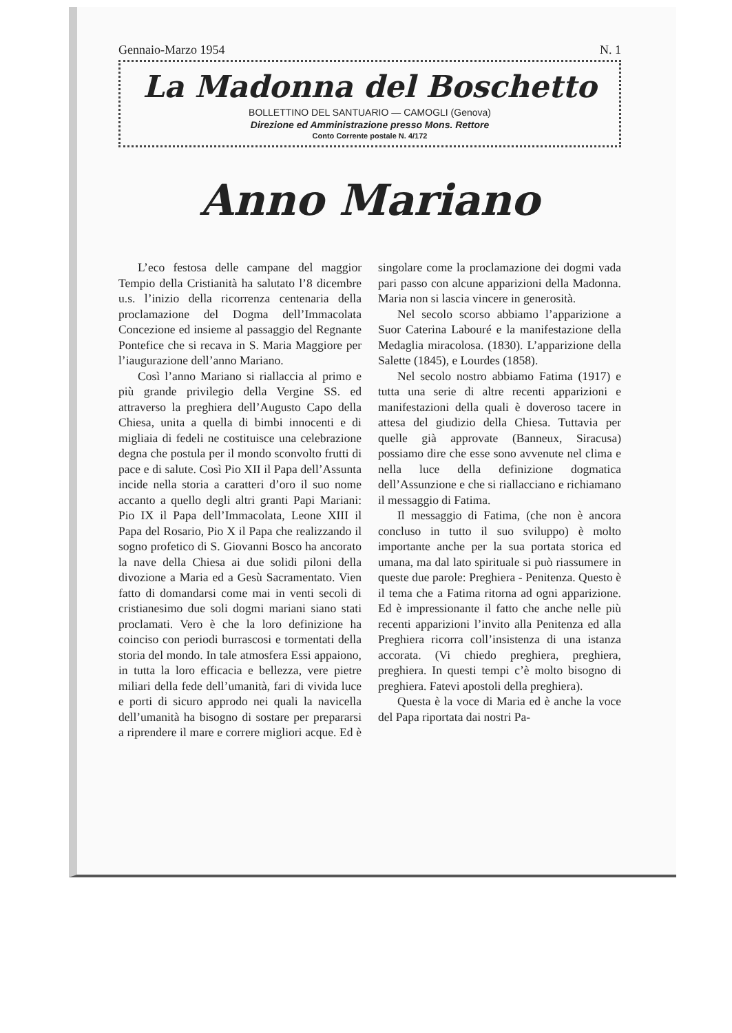Gennaio-Marzo 1954 N. 1
La Madonna del Boschetto
BOLLETTINO DEL SANTUARIO — CAMOGLI (Genova)
Direzione ed Amministrazione presso Mons. Rettore
Conto Corrente postale N. 4/172
Anno Mariano
L’eco festosa delle campane del maggior Tempio della Cristianità ha salutato l’8 dicembre u.s. l’inizio della ricorrenza centenaria della proclamazione del Dogma dell’Immacolata Concezione ed insieme al passaggio del Regnante Pontefice che si recava in S. Maria Maggiore per l’iaugurazione dell’anno Mariano.
Così l’anno Mariano si riallaccia al primo e più grande privilegio della Vergine SS. ed attraverso la preghiera dell’Augusto Capo della Chiesa, unita a quella di bimbi innocenti e di migliaia di fedeli ne costituisce una celebrazione degna che postula per il mondo sconvolto frutti di pace e di salute. Così Pio XII il Papa dell’Assunta incide nella storia a caratteri d’oro il suo nome accanto a quello degli altri granti Papi Mariani: Pio IX il Papa dell’Immacolata, Leone XIII il Papa del Rosario, Pio X il Papa che realizzando il sogno profetico di S. Giovanni Bosco ha ancorato la nave della Chiesa ai due solidi piloni della divozione a Maria ed a Gesù Sacramentato. Vien fatto di domandarsi come mai in venti secoli di cristianesimo due soli dogmi mariani siano stati proclamati. Vero è che la loro definizione ha coinciso con periodi burrascosi e tormentati della storia del mondo. In tale atmosfera Essi appaiono, in tutta la loro efficacia e bellezza, vere pietre miliari della fede dell’umanità, fari di vivida luce e porti di sicuro approdo nei quali la navicella dell’umanità ha bisogno di sostare per prepararsi a riprendere il mare e correre migliori acque. Ed è singolare come la proclamazione dei dogmi vada pari passo con alcune apparizioni della Madonna. Maria non si lascia vincere in generosità.
Nel secolo scorso abbiamo l’apparizione a Suor Caterina Labouré e la manifestazione della Medaglia miracolosa. (1830). L’apparizione della Salette (1845), e Lourdes (1858).
Nel secolo nostro abbiamo Fatima (1917) e tutta una serie di altre recenti apparizioni e manifestazioni della quali è doveroso tacere in attesa del giudizio della Chiesa. Tuttavia per quelle già approvate (Banneux, Siracusa) possiamo dire che esse sono avvenute nel clima e nella luce della definizione dogmatica dell’Assunzione e che si riallacciano e richiamano il messaggio di Fatima.
Il messaggio di Fatima, (che non è ancora concluso in tutto il suo sviluppo) è molto importante anche per la sua portata storica ed umana, ma dal lato spirituale si può riassumere in queste due parole: Preghiera - Penitenza. Questo è il tema che a Fatima ritorna ad ogni apparizione. Ed è impressionante il fatto che anche nelle più recenti apparizioni l’invito alla Penitenza ed alla Preghiera ricorra coll’insistenza di una istanza accorata. (Vi chiedo preghiera, preghiera, preghiera. In questi tempi c’è molto bisogno di preghiera. Fatevi apostoli della preghiera).
Questa è la voce di Maria ed è anche la voce del Papa riportata dai nostri Pa-